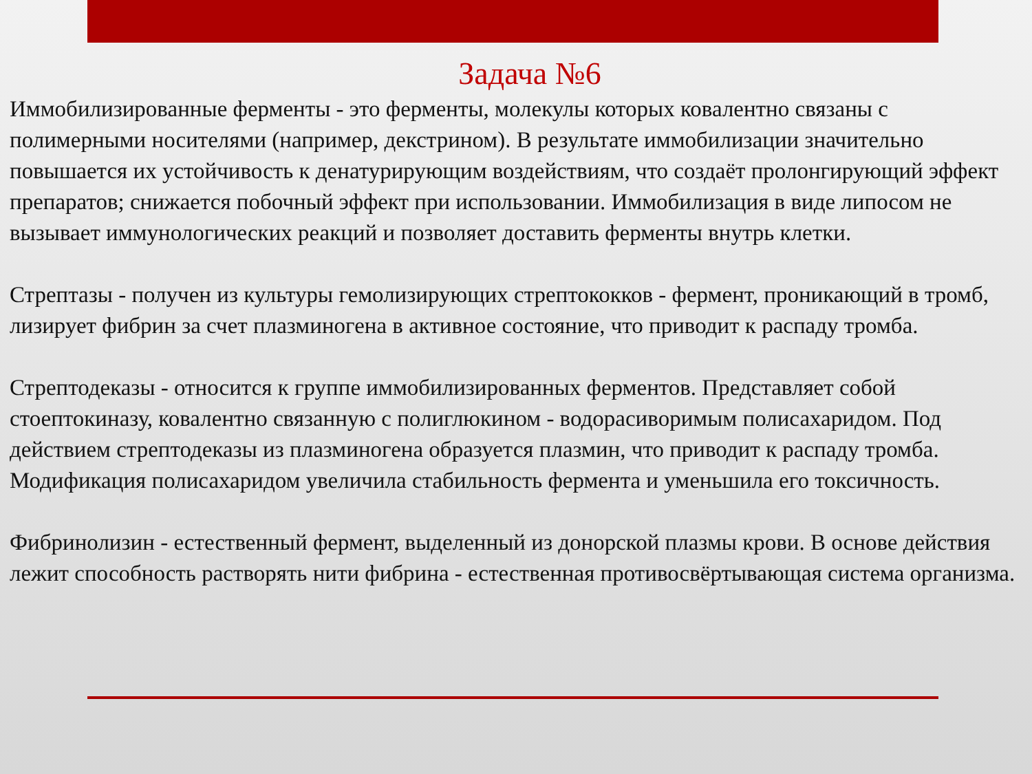Задача №6
Иммобилизированные ферменты - это ферменты, молекулы которых ковалентно связаны с полимерными носителями (например, декстрином). В результате иммобилизации значительно повышается их устойчивость к денатурирующим воздействиям, что создаёт пролонгирующий эффект препаратов; снижается побочный эффект при использовании. Иммобилизация в виде липосом не вызывает иммунологических реакций и позволяет доставить ферменты внутрь клетки.
Стрептазы - получен из культуры гемолизирующих стрептококков - фермент, проникающий в тромб, лизирует фибрин за счет плазминогена в активное состояние, что приводит к распаду тромба.
Стрептодеказы - относится к группе иммобилизированных ферментов. Представляет собой стоептокиназу, ковалентно связанную с полиглюкином - водорасиворимым полисахаридом. Под действием стрептодеказы из плазминогена образуется плазмин, что приводит к распаду тромба. Модификация полисахаридом увеличила стабильность фермента и уменьшила его токсичность.
Фибринолизин - естественный фермент, выделенный из донорской плазмы крови. В основе действия лежит способность растворять нити фибрина - естественная противосвёртывающая система организма.